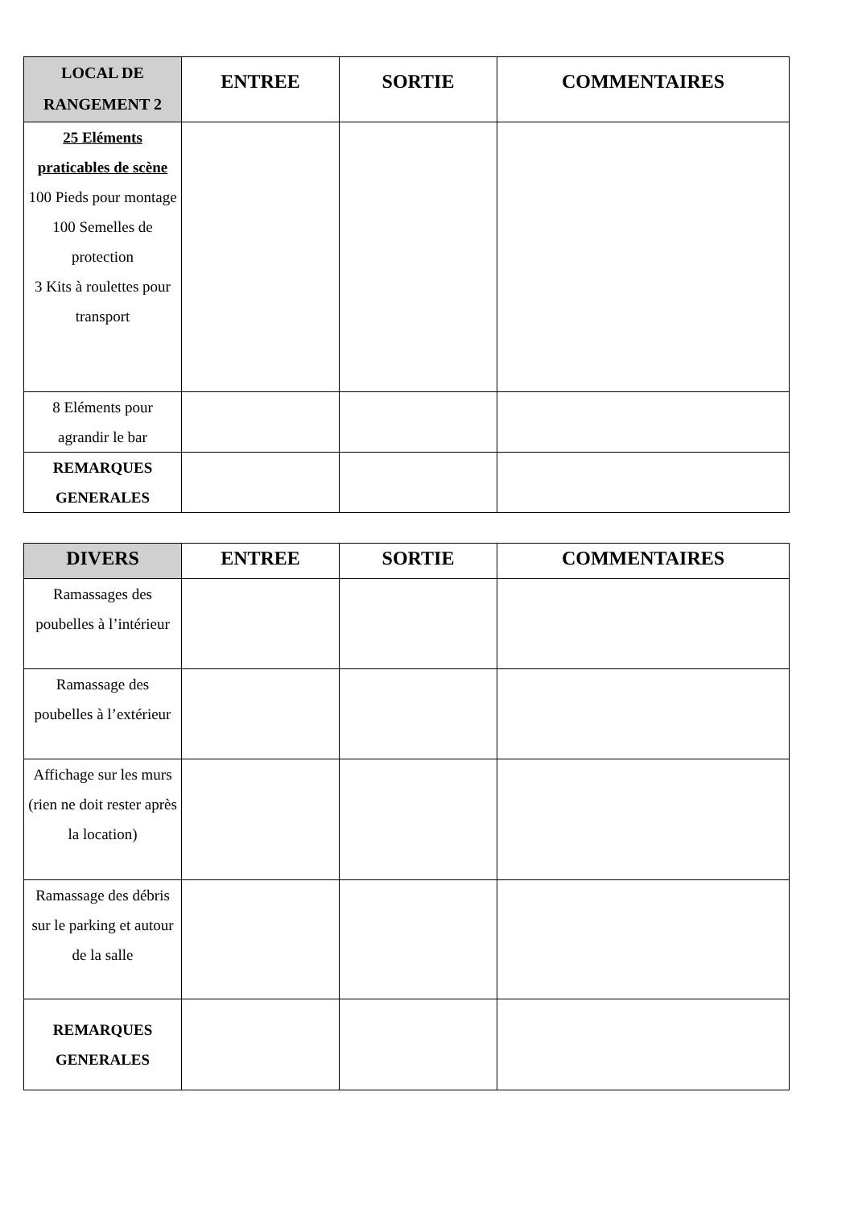| LOCAL DE RANGEMENT 2 | ENTREE | SORTIE | COMMENTAIRES |
| --- | --- | --- | --- |
| 25 Eléments praticables de scène 100 Pieds pour montage 100 Semelles de protection 3 Kits à roulettes pour transport | | | |
| 8 Eléments pour agrandir le bar | | | |
| REMARQUES GENERALES | | | |
| DIVERS | ENTREE | SORTIE | COMMENTAIRES |
| --- | --- | --- | --- |
| Ramassages des poubelles à l’intérieur | | | |
| Ramassage des poubelles à l’extérieur | | | |
| Affichage sur les murs (rien ne doit rester après la location) | | | |
| Ramassage des débris sur le parking et autour de la salle | | | |
| REMARQUES GENERALES | | | |